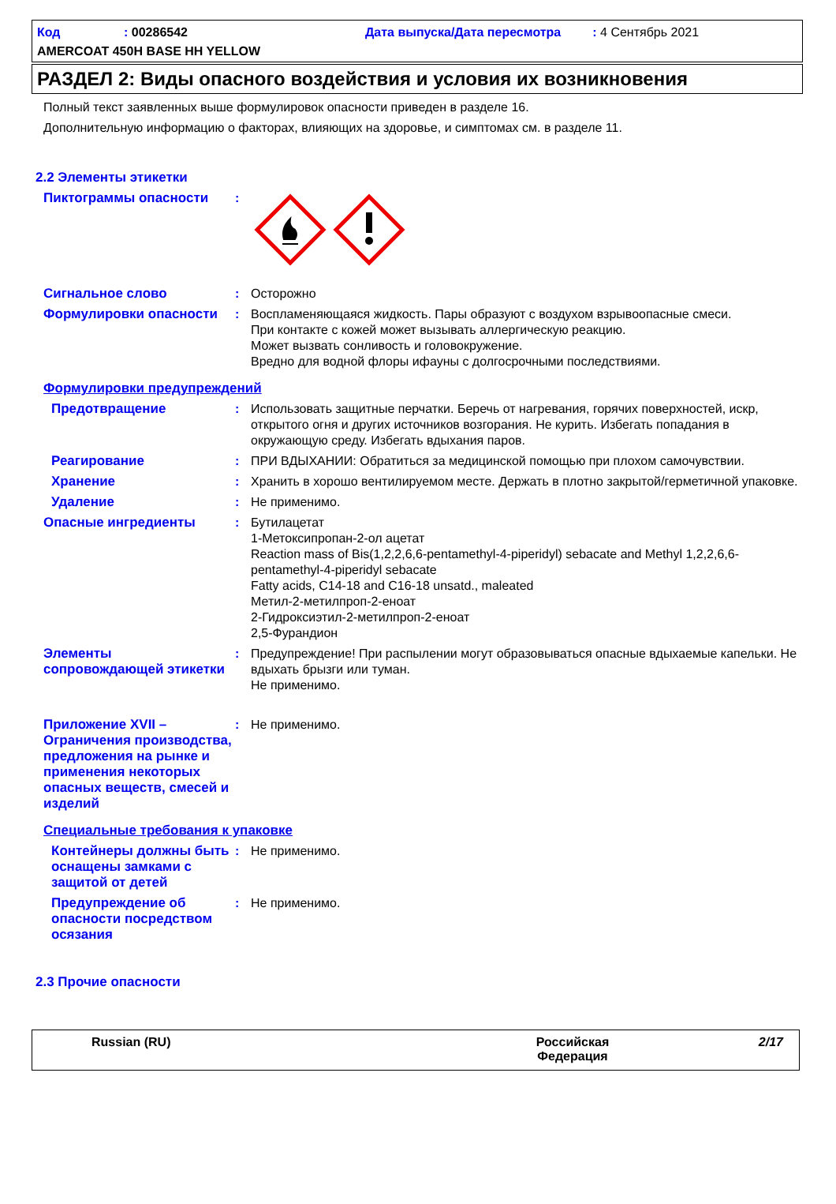Код: 00286542 Дата выпуска/Дата пересмотра: 4 Сентябрь 2021
AMERCOAT 450H BASE HH YELLOW
РАЗДЕЛ 2: Виды опасного воздействия и условия их возникновения
Полный текст заявленных выше формулировок опасности приведен в разделе 16.
Дополнительную информацию о факторах, влияющих на здоровье, и симптомах см. в разделе 11.
2.2 Элементы этикетки
Пиктограммы опасности :
Сигнальное слово : Осторожно
Формулировки опасности : Воспламеняющаяся жидкость. Пары образуют с воздухом взрывоопасные смеси.
При контакте с кожей может вызывать аллергическую реакцию.
Может вызвать сонливость и головокружение.
Вредно для водной флоры ифауны с долгосрочными последствиями.
Формулировки предупреждений
Предотвращение : Использовать защитные перчатки. Беречь от нагревания, горячих поверхностей, искр, открытого огня и других источников возгорания. Не курить. Избегать попадания в окружающую среду. Избегать вдыхания паров.
Реагирование : ПРИ ВДЫХАНИИ: Обратиться за медицинской помощью при плохом самочувствии.
Хранение : Хранить в хорошо вентилируемом месте. Держать в плотно закрытой/герметичной упаковке.
Удаление : Не применимо.
Опасные ингредиенты : Бутилацетат
1-Метоксипропан-2-ол ацетат
Reaction mass of Bis(1,2,2,6,6-pentamethyl-4-piperidyl) sebacate and Methyl 1,2,2,6,6-pentamethyl-4-piperidyl sebacate
Fatty acids, C14-18 and C16-18 unsatd., maleated
Метил-2-метилпроп-2-еноат
2-Гидроксиэтил-2-метилпроп-2-еноат
2,5-Фурандион
Элементы сопровождающей этикетки
: Предупреждение! При распылении могут образовываться опасные вдыхаемые капельки. Не вдыхать брызги или туман.
Не применимо.
Приложение XVII – Ограничения производства, предложения на рынке и применения некоторых опасных веществ, смесей и изделий
: Не применимо.
Специальные требования к упаковке
Контейнеры должны быть оснащены замками с защитой от детей
: Не применимо.
Предупреждение об опасности посредством осязания
: Не применимо.
2.3 Прочие опасности
Russian (RU) Российская
Федерация 2/17